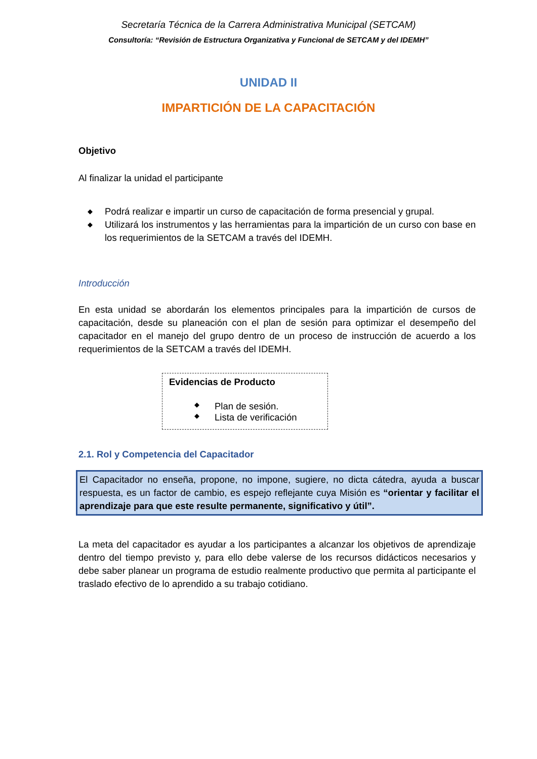Secretaría Técnica de la Carrera Administrativa Municipal (SETCAM)
Consultoría: “Revisión de Estructura Organizativa y Funcional de SETCAM y del IDEMH”
UNIDAD II
IMPARTICIÓN DE LA CAPACITACIÓN
Objetivo
Al finalizar la unidad el participante
◆ Podrá realizar e impartir un curso de capacitación de forma presencial y grupal.
◆ Utilizará los instrumentos y las herramientas para la impartición de un curso con base en los requerimientos de la SETCAM a través del IDEMH.
Introducción
En esta unidad se abordarán los elementos principales para la impartición de cursos de capacitación, desde su planeación con el plan de sesión para optimizar el desempeño del capacitador en el manejo del grupo dentro de un proceso de instrucción de acuerdo a los requerimientos de la SETCAM a través del IDEMH.
Evidencias de Producto
◆ Plan de sesión.
◆ Lista de verificación
2.1. Rol y Competencia del Capacitador
El Capacitador no enseña, propone, no impone, sugiere, no dicta cátedra, ayuda a buscar respuesta, es un factor de cambio, es espejo reflejante cuya Misión es “orientar y facilitar el aprendizaje para que este resulte permanente, significativo y útil”.
La meta del capacitador es ayudar a los participantes a alcanzar los objetivos de aprendizaje dentro del tiempo previsto y, para ello debe valerse de los recursos didácticos necesarios y debe saber planear un programa de estudio realmente productivo que permita al participante el traslado efectivo de lo aprendido a su trabajo cotidiano.